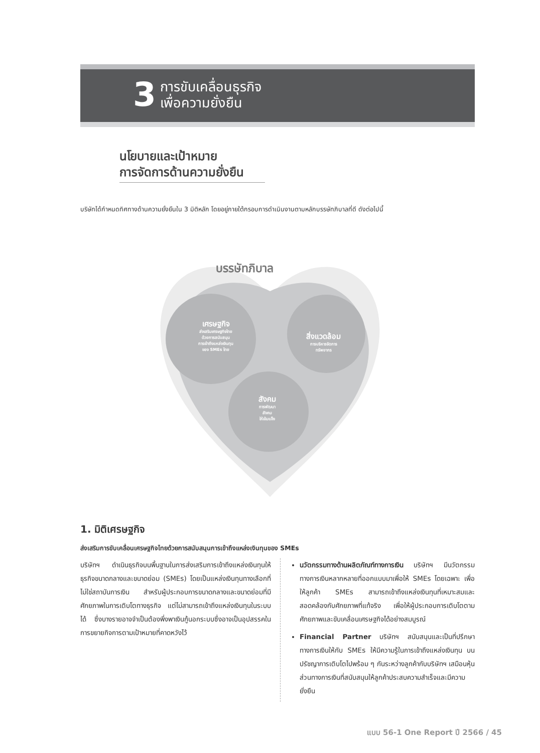3 การขับเคลื่อนธุรกิจ
เพื่อความยั่งยืน
นโยบายและเป้าหมาย
การจัดการด้านความยั่งยืน
บริษัทได้กำหนดทิศทางด้านความยั่งยืนใน 3 มิติหลัก โดยอยู่ภายใต้กรอบการดำเนินงานตามหลักบรรษัทภิบาลที่ดี ดังต่อไปนี้
บรรษัทภิบาล
เศรษฐกิจ
ส่งเสริมเศรษฐกิจไทย
ด้วยการสนับสนุน
การเข้าถึงแหล่งเงินทุน
ของ SMEs ไทย
สิ่งแวดล้อม
การบริหารจัดการ
ทรัพยากร
สังคม
การพัฒนา
สังคม
ให้เข้มแข็ง
1. มิติเศรษฐกิจ
ส่งเสริมการขับเคลื่อนเศรษฐกิจไทยด้วยการสนับสนุนการเข้าถึงแหล่งเงินทุนของ SMEs
บริษัทฯ ดำเนินธุรกิจบนพื้นฐานในการส่งเสริมการเข้าถึงแหล่งเงินทุนให้ธุรกิจขนาดกลางและขนาดย่อม (SMEs) โดยเป็นแหล่งเงินทุนทางเลือกที่ไม่ใช่สถาบันการเงิน สำหรับผู้ประกอบการขนาดกลางและขนาดย่อมที่มีศักยภาพในการเติบโตทางธุรกิจ แต่ไม่สามารถเข้าถึงแหล่งเงินทุนในระบบได้ ซึ่งบางรายอาจจำเป็นต้องพึ่งพาเงินกู้นอกระบบซึ่งอาจเป็นอุปสรรคในการขยายกิจการตามเป้าหมายที่คาดหวังไว้
นวัตกรรมทางด้านผลิตภัณฑ์ทางการเงิน บริษัทฯ มีนวัตกรรมทางการเงินหลากหลายที่ออกแบบมาเพื่อให้ SMEs โดยเฉพาะ เพื่อให้ลูกค้า SMEs สามารถเข้าถึงแหล่งเงินทุนที่เหมาะสมและสอดคล้องกับศักยภาพที่แท้จริง เพื่อให้ผู้ประกอบการเติบโตตามศักยภาพและขับเคลื่อนเศรษฐกิจได้อย่างสมบูรณ์
Financial Partner บริษัทฯ สนับสนุนและเป็นที่ปรึกษาทางการเงินให้กับ SMEs ให้มีความรู้ในการเข้าถึงแหล่งเงินทุน บนปรัชญาการเติบโตไปพร้อม ๆ กันระหว่างลูกค้ากับบริษัทฯ เสมือนหุ้นส่วนทางการเงินที่สนับสนุนให้ลูกค้าประสบความสำเร็จและมีความยั่งยืน
แบบ 56-1 One Report ปี 2566 / 45